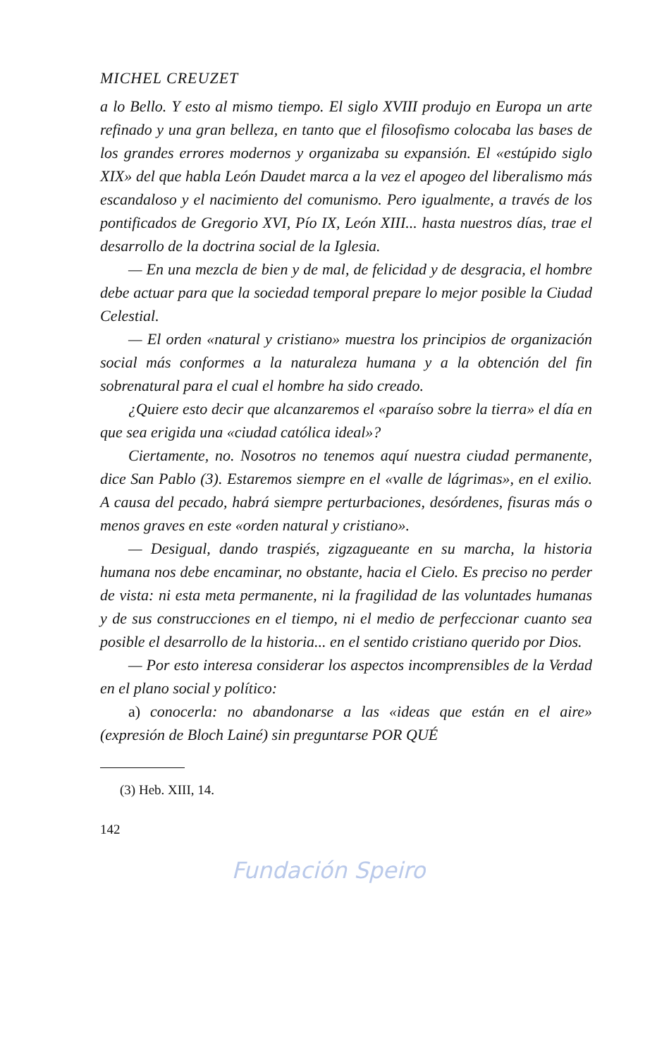MICHEL CREUZET
a lo Bello. Y esto al mismo tiempo. El siglo XVIII produjo en Europa un arte refinado y una gran belleza, en tanto que el filosofismo colocaba las bases de los grandes errores modernos y organizaba su expansión. El «estúpido siglo XIX» del que habla León Daudet marca a la vez el apogeo del liberalismo más escandaloso y el nacimiento del comunismo. Pero igualmente, a través de los pontificados de Gregorio XVI, Pío IX, León XIII... hasta nuestros días, trae el desarrollo de la doctrina social de la Iglesia.
— En una mezcla de bien y de mal, de felicidad y de desgracia, el hombre debe actuar para que la sociedad temporal prepare lo mejor posible la Ciudad Celestial.
— El orden «natural y cristiano» muestra los principios de organización social más conformes a la naturaleza humana y a la obtención del fin sobrenatural para el cual el hombre ha sido creado.
¿Quiere esto decir que alcanzaremos el «paraíso sobre la tierra» el día en que sea erigida una «ciudad católica ideal»?
Ciertamente, no. Nosotros no tenemos aquí nuestra ciudad permanente, dice San Pablo (3). Estaremos siempre en el «valle de lágrimas», en el exilio. A causa del pecado, habrá siempre perturbaciones, desórdenes, fisuras más o menos graves en este «orden natural y cristiano».
— Desigual, dando traspiés, zigzagueante en su marcha, la historia humana nos debe encaminar, no obstante, hacia el Cielo. Es preciso no perder de vista: ni esta meta permanente, ni la fragilidad de las voluntades humanas y de sus construcciones en el tiempo, ni el medio de perfeccionar cuanto sea posible el desarrollo de la historia... en el sentido cristiano querido por Dios.
— Por esto interesa considerar los aspectos incomprensibles de la Verdad en el plano social y político:
a) conocerla: no abandonarse a las «ideas que están en el aire» (expresión de Bloch Lainé) sin preguntarse POR QUÉ
(3) Heb. XIII, 14.
142
Fundación Speiro